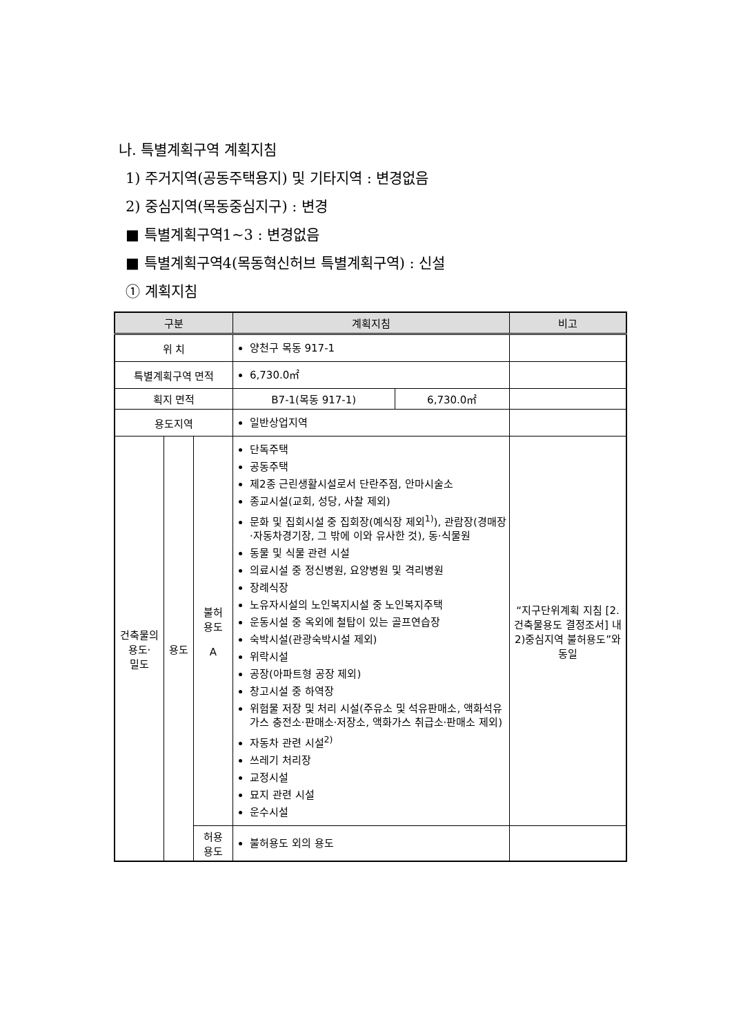나. 특별계획구역 계획지침
1) 주거지역(공동주택용지) 및 기타지역 : 변경없음
2) 중심지역(목동중심지구) : 변경
■ 특별계획구역1~3 : 변경없음
■ 특별계획구역4(목동혁신허브 특별계획구역) : 신설
① 계획지침
| 구분 | | | 계획지침 | | 비고 |
| --- | --- | --- | --- | --- | --- |
| 위 치 | | | 양천구 목동 917-1 | | |
| 특별계획구역 면적 | | | 6,730.0㎡ | | |
| 획지 면적 | | | B7-1(목동 917-1) | 6,730.0㎡ | |
| 용도지역 | | | 일반상업지역 | | |
| 건축물의 용도· 밀도 | 용도 | 불허 용도 A | 단독주택 공동주택 제2종 근린생활시설로서 단란주점, 안마시술소 종교시설(교회, 성당, 사찰 제외) 문화 및 집회시설 중 집회장(예식장 제외<sup>1)</sup>), 관람장(경매장·자동차경기장, 그 밖에 이와 유사한 것), 동·식물원 동물 및 식물 관련 시설 의료시설 중 정신병원, 요양병원 및 격리병원 장례식장 노유자시설의 노인복지시설 중 노인복지주택 운동시설 중 옥외에 철탑이 있는 골프연습장 숙박시설(관광숙박시설 제외) 위락시설 공장(아파트형 공장 제외) 창고시설 중 하역장 위험물 저장 및 처리 시설(주유소 및 석유판매소, 액화석유가스 충전소·판매소·저장소, 액화가스 취급소·판매소 제외) 자동차 관련 시설<sup>2)</sup> 쓰레기 처리장 교정시설 묘지 관련 시설 운수시설 | | “지구단위계획 지침 [2. 건축물용도 결정조서] 내 2)중심지역 불허용도”와 동일 |
| | | 허용 용도 | 불허용도 외의 용도 | | |